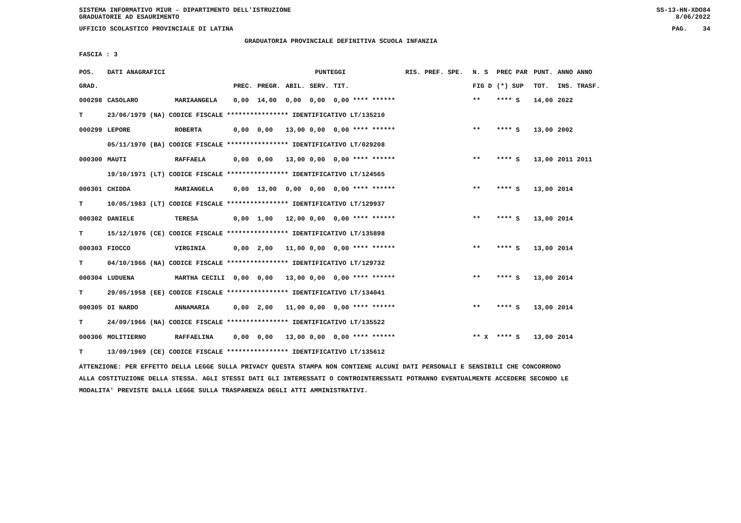SISTEMA INFORMATIVO MIUR - DIPARTIMENTO DELL'ISTRUZIONE
GRADUATORIE AD ESAURIMENTO SS-13-HN-XDO84
8/06/2022
UFFICIO SCOLASTICO PROVINCIALE DI LATINA PAG. 34
GRADUATORIA PROVINCIALE DEFINITIVA SCUOLA INFANZIA
FASCIA : 3
| POS. | DATI ANAGRAFICI | | | PUNTEGGI | | | | RIS. PREF. SPE. | | N. S | PREC PAR | PUNT. | ANNO ANNO |
| --- | --- | --- | --- | --- | --- | --- | --- | --- | --- | --- | --- | --- | --- |
| GRAD. | | | PREC. | PREGR. | ABIL. | SERV. | TIT. | | | FIG D | (*) SUP | TOT. | INS. TRASF. |
| 000298 | CASOLARO | MARIAANGELA | 0,00 | 14,00 | 0,00 | 0,00 | 0,00 **** ****** | | | ** | **** S | 14,00 | 2022 |
| T | 23/06/1979 (NA) CODICE FISCALE **************** IDENTIFICATIVO LT/135210 | | | | | | | | | | | | |
| 000299 | LEPORE | ROBERTA | 0,00 | 0,00 | 13,00 | 0,00 | 0,00 **** ****** | | | ** | **** S | 13,00 | 2002 |
| | 05/11/1970 (BA) CODICE FISCALE **************** IDENTIFICATIVO LT/029208 | | | | | | | | | | | | |
| 000300 | MAUTI | RAFFAELA | 0,00 | 0,00 | 13,00 | 0,00 | 0,00 **** ****** | | | ** | **** S | 13,00 | 2011 2011 |
| | 19/10/1971 (LT) CODICE FISCALE **************** IDENTIFICATIVO LT/124565 | | | | | | | | | | | | |
| 000301 | CHIDDA | MARIANGELA | 0,00 | 13,00 | 0,00 | 0,00 | 0,00 **** ****** | | | ** | **** S | 13,00 | 2014 |
| T | 10/05/1983 (LT) CODICE FISCALE **************** IDENTIFICATIVO LT/129937 | | | | | | | | | | | | |
| 000302 | DANIELE | TERESA | 0,00 | 1,00 | 12,00 | 0,00 | 0,00 **** ****** | | | ** | **** S | 13,00 | 2014 |
| T | 15/12/1976 (CE) CODICE FISCALE **************** IDENTIFICATIVO LT/135898 | | | | | | | | | | | | |
| 000303 | FIOCCO | VIRGINIA | 0,00 | 2,00 | 11,00 | 0,00 | 0,00 **** ****** | | | ** | **** S | 13,00 | 2014 |
| T | 04/10/1966 (NA) CODICE FISCALE **************** IDENTIFICATIVO LT/129732 | | | | | | | | | | | | |
| 000304 | LUDUENA | MARTHA CECILI | 0,00 | 0,00 | 13,00 | 0,00 | 0,00 **** ****** | | | ** | **** S | 13,00 | 2014 |
| T | 29/05/1958 (EE) CODICE FISCALE **************** IDENTIFICATIVO LT/134041 | | | | | | | | | | | | |
| 000305 | DI NARDO | ANNAMARIA | 0,00 | 2,00 | 11,00 | 0,00 | 0,00 **** ****** | | | ** | **** S | 13,00 | 2014 |
| T | 24/09/1966 (NA) CODICE FISCALE **************** IDENTIFICATIVO LT/135522 | | | | | | | | | | | | |
| 000306 | MOLITIERNO | RAFFAELINA | 0,00 | 0,00 | 13,00 | 0,00 | 0,00 **** ****** | | | ** X | **** S | 13,00 | 2014 |
| T | 13/09/1969 (CE) CODICE FISCALE **************** IDENTIFICATIVO LT/135612 | | | | | | | | | | | | |
ATTENZIONE: PER EFFETTO DELLA LEGGE SULLA PRIVACY QUESTA STAMPA NON CONTIENE ALCUNI DATI PERSONALI E SENSIBILI CHE CONCORRONO
ALLA COSTITUZIONE DELLA STESSA. AGLI STESSI DATI GLI INTERESSATI O CONTROINTERESSATI POTRANNO EVENTUALMENTE ACCEDERE SECONDO LE
MODALITA' PREVISTE DALLA LEGGE SULLA TRASPARENZA DEGLI ATTI AMMINISTRATIVI.